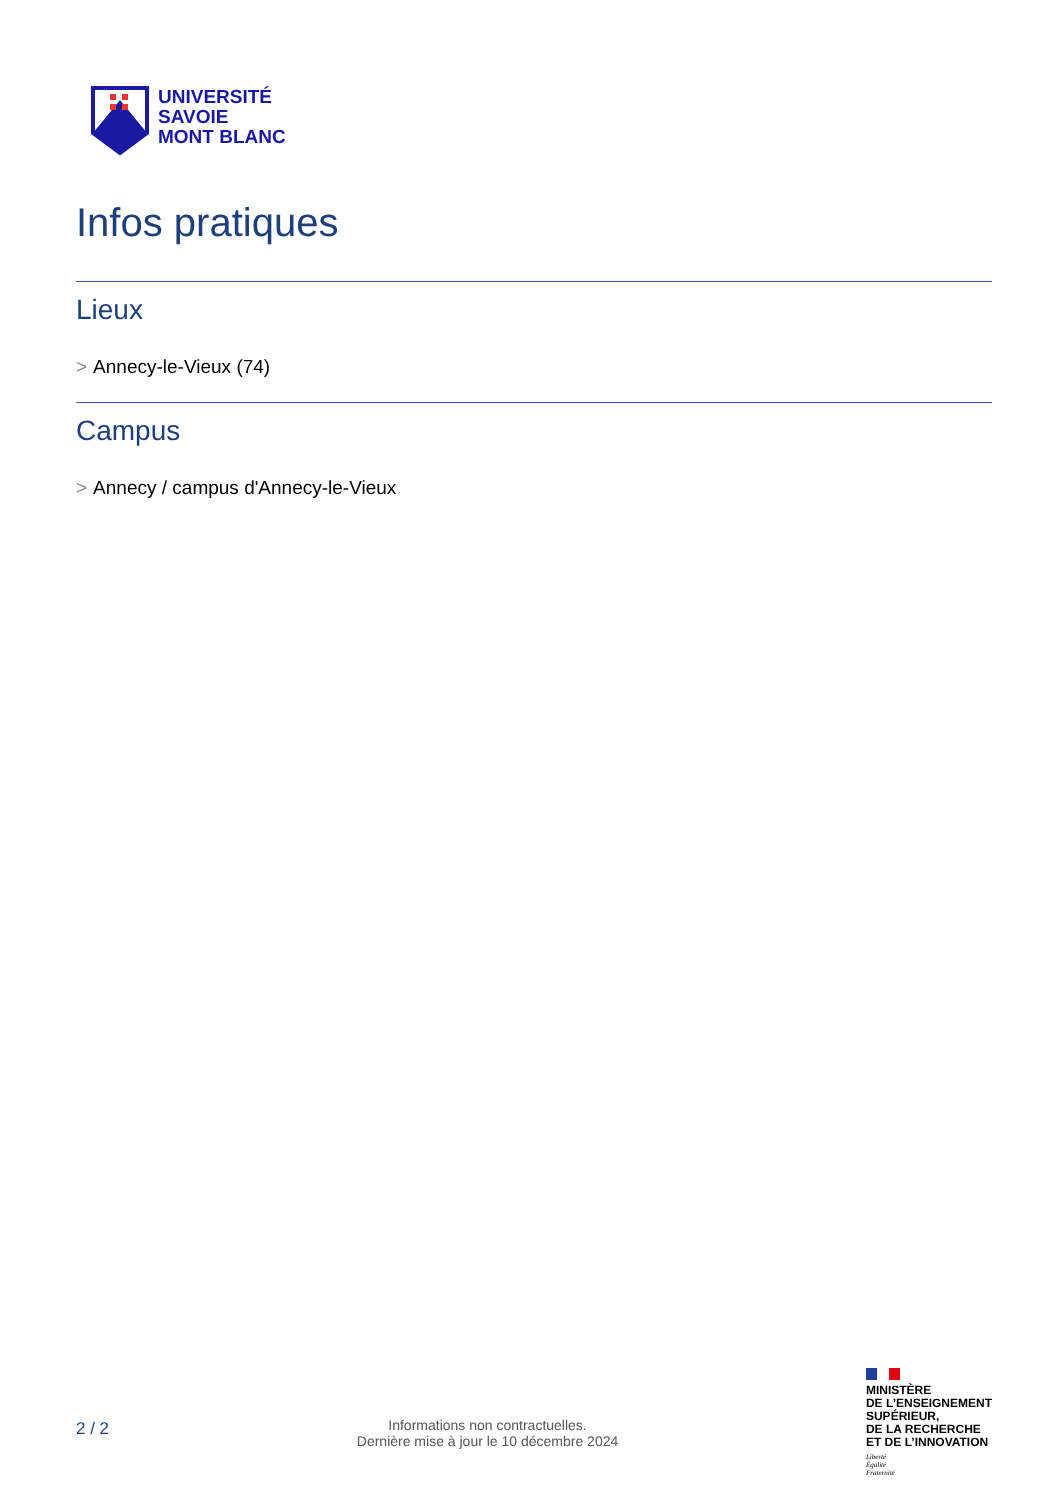UNIVERSITÉ
SAVOIE
MONT BLANC
Infos pratiques
Lieux
> Annecy-le-Vieux (74)
Campus
> Annecy / campus d'Annecy-le-Vieux
2 / 2
Informations non contractuelles.
Dernière mise à jour le 10 décembre 2024
MINISTÈRE
DE L’ENSEIGNEMENT
SUPÉRIEUR,
DE LA RECHERCHE
ET DE L’INNOVATION
Liberté
Égalité
Fraternité